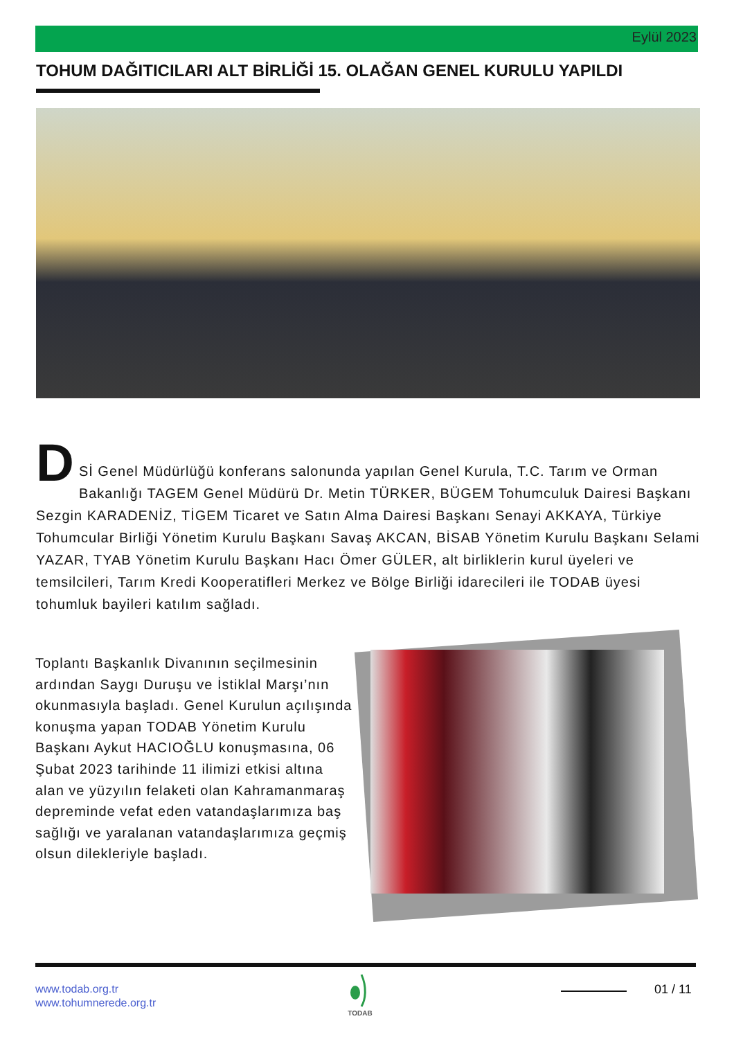Eylül 2023
TOHUM DAĞITICILARI ALT BİRLİĞİ 15. OLAĞAN GENEL KURULU YAPILDI
D
Sİ Genel Müdürlüğü konferans salonunda yapılan Genel Kurula, T.C. Tarım ve Orman Bakanlığı TAGEM Genel Müdürü Dr. Metin TÜRKER, BÜGEM Tohumculuk Dairesi Başkanı Sezgin KARADENİZ, TİGEM Ticaret ve Satın Alma Dairesi Başkanı Senayi AKKAYA, Türkiye Tohumcular Birliği Yönetim Kurulu Başkanı Savaş AKCAN, BİSAB Yönetim Kurulu Başkanı Selami YAZAR, TYAB Yönetim Kurulu Başkanı Hacı Ömer GÜLER, alt birliklerin kurul üyeleri ve temsilcileri, Tarım Kredi Kooperatifleri Merkez ve Bölge Birliği idarecileri ile TODAB üyesi tohumluk bayileri katılım sağladı.
Toplantı Başkanlık Divanının seçilmesinin ardından Saygı Duruşu ve İstiklal Marşı’nın okunmasıyla başladı. Genel Kurulun açılışında konuşma yapan TODAB Yönetim Kurulu Başkanı Aykut HACIOĞLU konuşmasına, 06 Şubat 2023 tarihinde 11 ilimizi etkisi altına alan ve yüzyılın felaketi olan Kahramanmaraş depreminde vefat eden vatandaşlarımıza baş sağlığı ve yaralanan vatandaşlarımıza geçmiş olsun dilekleriyle başladı.
www.todab.org.tr
www.tohumnerede.org.tr
TODAB 01 / 11